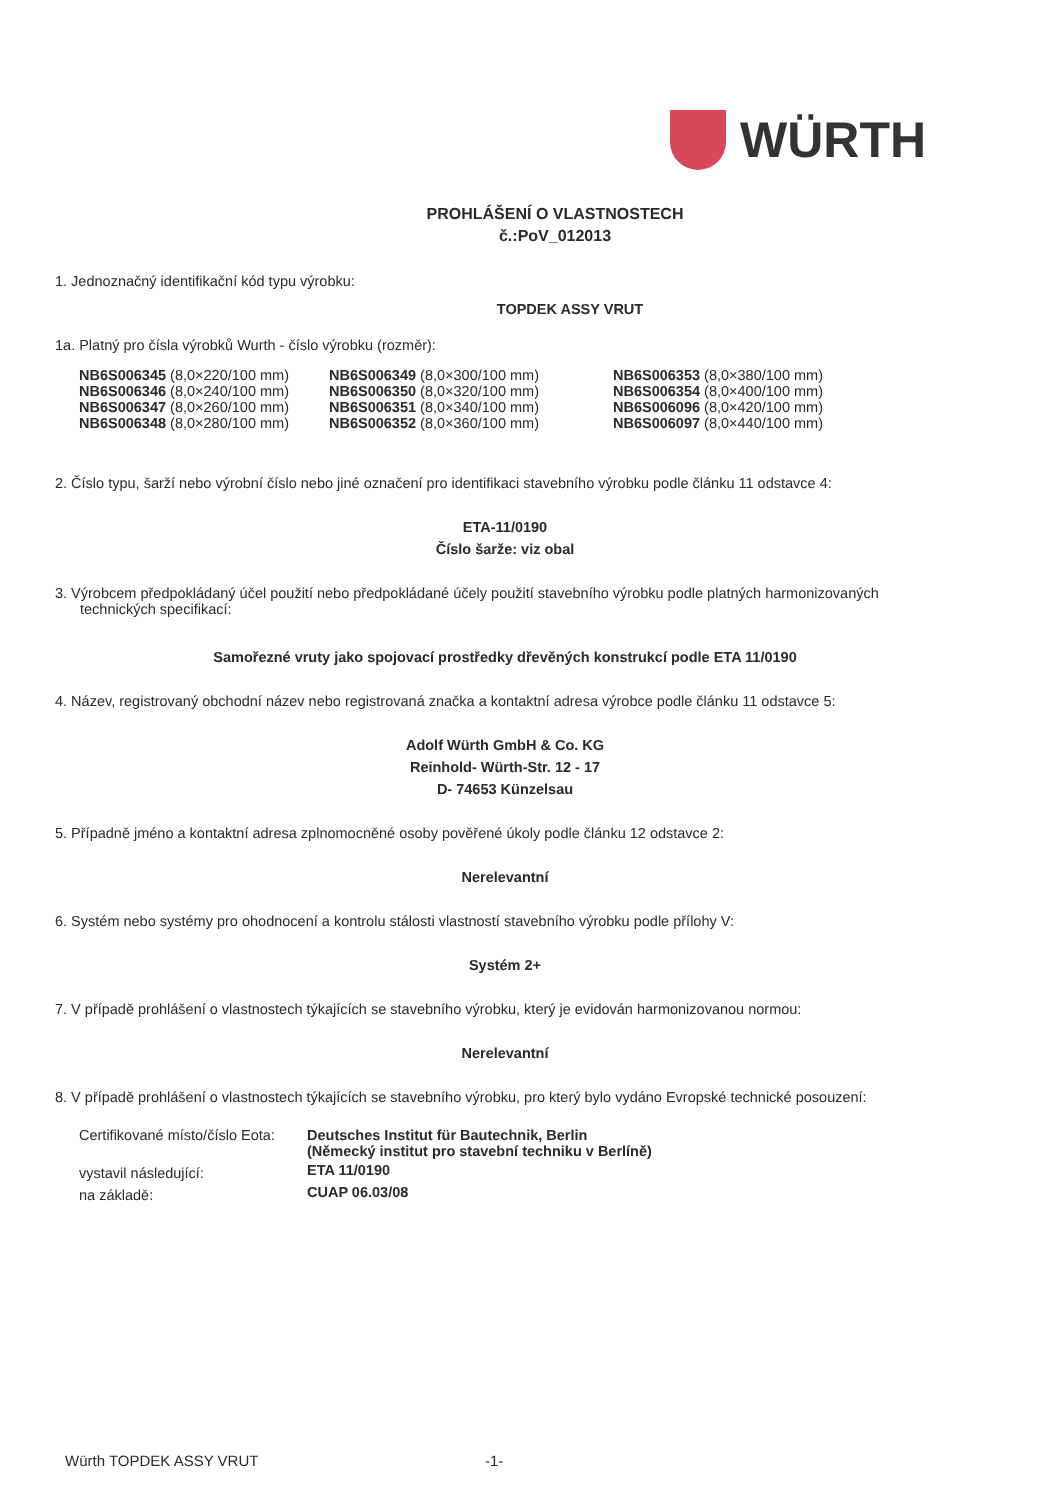WÜRTH
PROHLÁŠENÍ O VLASTNOSTECH
č.:PoV_012013
1. Jednoznačný identifikační kód typu výrobku:
TOPDEK ASSY VRUT
1a. Platný pro čísla výrobků Wurth - číslo výrobku (rozměr):
| NB6S006345 (8,0×220/100 mm) | NB6S006349 (8,0×300/100 mm) | NB6S006353 (8,0×380/100 mm) |
| NB6S006346 (8,0×240/100 mm) | NB6S006350 (8,0×320/100 mm) | NB6S006354 (8,0×400/100 mm) |
| NB6S006347 (8,0×260/100 mm) | NB6S006351 (8,0×340/100 mm) | NB6S006096 (8,0×420/100 mm) |
| NB6S006348 (8,0×280/100 mm) | NB6S006352 (8,0×360/100 mm) | NB6S006097 (8,0×440/100 mm) |
2. Číslo typu, šarží nebo výrobní číslo nebo jiné označení pro identifikaci stavebního výrobku podle článku 11 odstavce 4:
ETA-11/0190
Číslo šarže: viz obal
3. Výrobcem předpokládaný účel použití nebo předpokládané účely použití stavebního výrobku podle platných harmonizovaných
technických specifikací:
Samořezné vruty jako spojovací prostředky dřevěných konstrukcí podle ETA 11/0190
4. Název, registrovaný obchodní název nebo registrovaná značka a kontaktní adresa výrobce podle článku 11 odstavce 5:
Adolf Würth GmbH & Co. KG
Reinhold- Würth-Str. 12 - 17
D- 74653 Künzelsau
5. Případně jméno a kontaktní adresa zplnomocněné osoby pověřené úkoly podle článku 12 odstavce 2:
Nerelevantní
6. Systém nebo systémy pro ohodnocení a kontrolu stálosti vlastností stavebního výrobku podle přílohy V:
Systém 2+
7. V případě prohlášení o vlastnostech týkajících se stavebního výrobku, který je evidován harmonizovanou normou:
Nerelevantní
8. V případě prohlášení o vlastnostech týkajících se stavebního výrobku, pro který bylo vydáno Evropské technické posouzení:
| Certifikované místo/číslo Eota: | Deutsches Institut für Bautechnik, Berlin |
| | (Německý institut pro stavební techniku v Berlíně) |
| vystavil následující: | ETA 11/0190 |
| na základě: | CUAP 06.03/08 |
Würth TOPDEK ASSY VRUT -1-